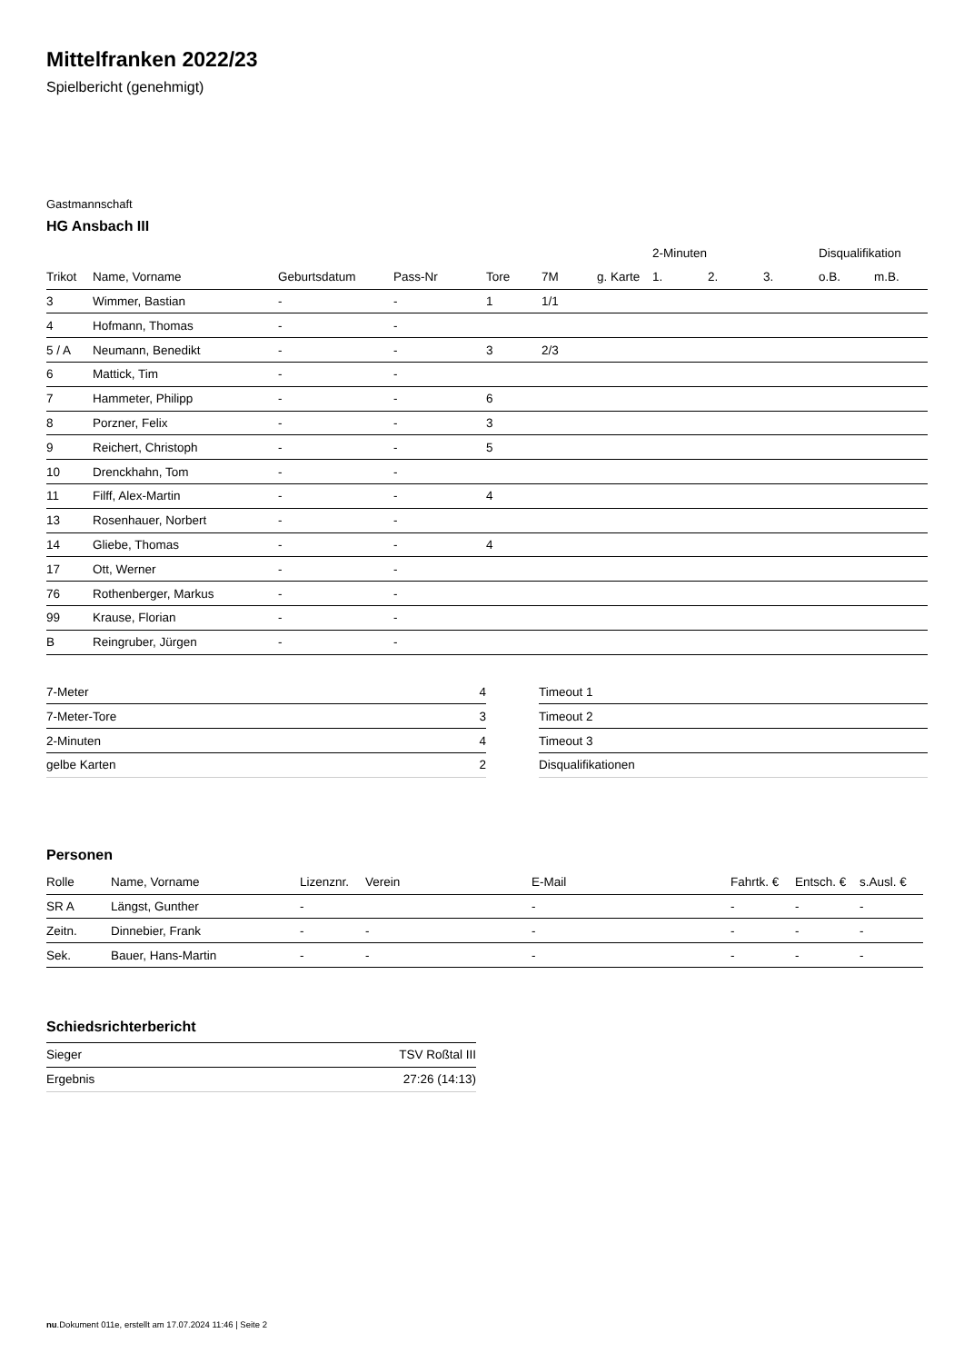Mittelfranken 2022/23
Spielbericht (genehmigt)
Gastmannschaft
HG Ansbach III
| | | | | | | | 2-Minuten | | | Disqualifikation | |
| --- | --- | --- | --- | --- | --- | --- | --- | --- | --- | --- | --- |
| Trikot | Name, Vorname | Geburtsdatum | Pass-Nr | Tore | 7M | g. Karte | 1. | 2. | 3. | o.B. | m.B. |
| 3 | Wimmer, Bastian | - | - | 1 | 1/1 | | | | | | |
| 4 | Hofmann, Thomas | - | - | | | | | | | | |
| 5 / A | Neumann, Benedikt | - | - | 3 | 2/3 | | | | | | |
| 6 | Mattick, Tim | - | - | | | | | | | | |
| 7 | Hammeter, Philipp | - | - | 6 | | | | | | | |
| 8 | Porzner, Felix | - | - | 3 | | | | | | | |
| 9 | Reichert, Christoph | - | - | 5 | | | | | | | |
| 10 | Drenckhahn, Tom | - | - | | | | | | | | |
| 11 | Filff, Alex-Martin | - | - | 4 | | | | | | | |
| 13 | Rosenhauer, Norbert | - | - | | | | | | | | |
| 14 | Gliebe, Thomas | - | - | 4 | | | | | | | |
| 17 | Ott, Werner | - | - | | | | | | | | |
| 76 | Rothenberger, Markus | - | - | | | | | | | | |
| 99 | Krause, Florian | - | - | | | | | | | | |
| B | Reingruber, Jürgen | - | - | | | | | | | | |
| 7-Meter | 4 |
| 7-Meter-Tore | 3 |
| 2-Minuten | 4 |
| gelbe Karten | 2 |
| Timeout 1 |
| Timeout 2 |
| Timeout 3 |
| Disqualifikationen |
Personen
| Rolle | Name, Vorname | Lizenznr. | Verein | E-Mail | Fahrtk. € | Entsch. € | s.Ausl. € |
| --- | --- | --- | --- | --- | --- | --- | --- |
| SR A | Längst, Gunther | - | | - | - | - | - |
| Zeitn. | Dinnebier, Frank | - | - | - | - | - | - |
| Sek. | Bauer, Hans-Martin | - | - | - | - | - | - |
Schiedsrichterbericht
| Sieger | TSV Roßtal III |
| Ergebnis | 27:26 (14:13) |
nu.Dokument 011e, erstellt am 17.07.2024 11:46 | Seite 2